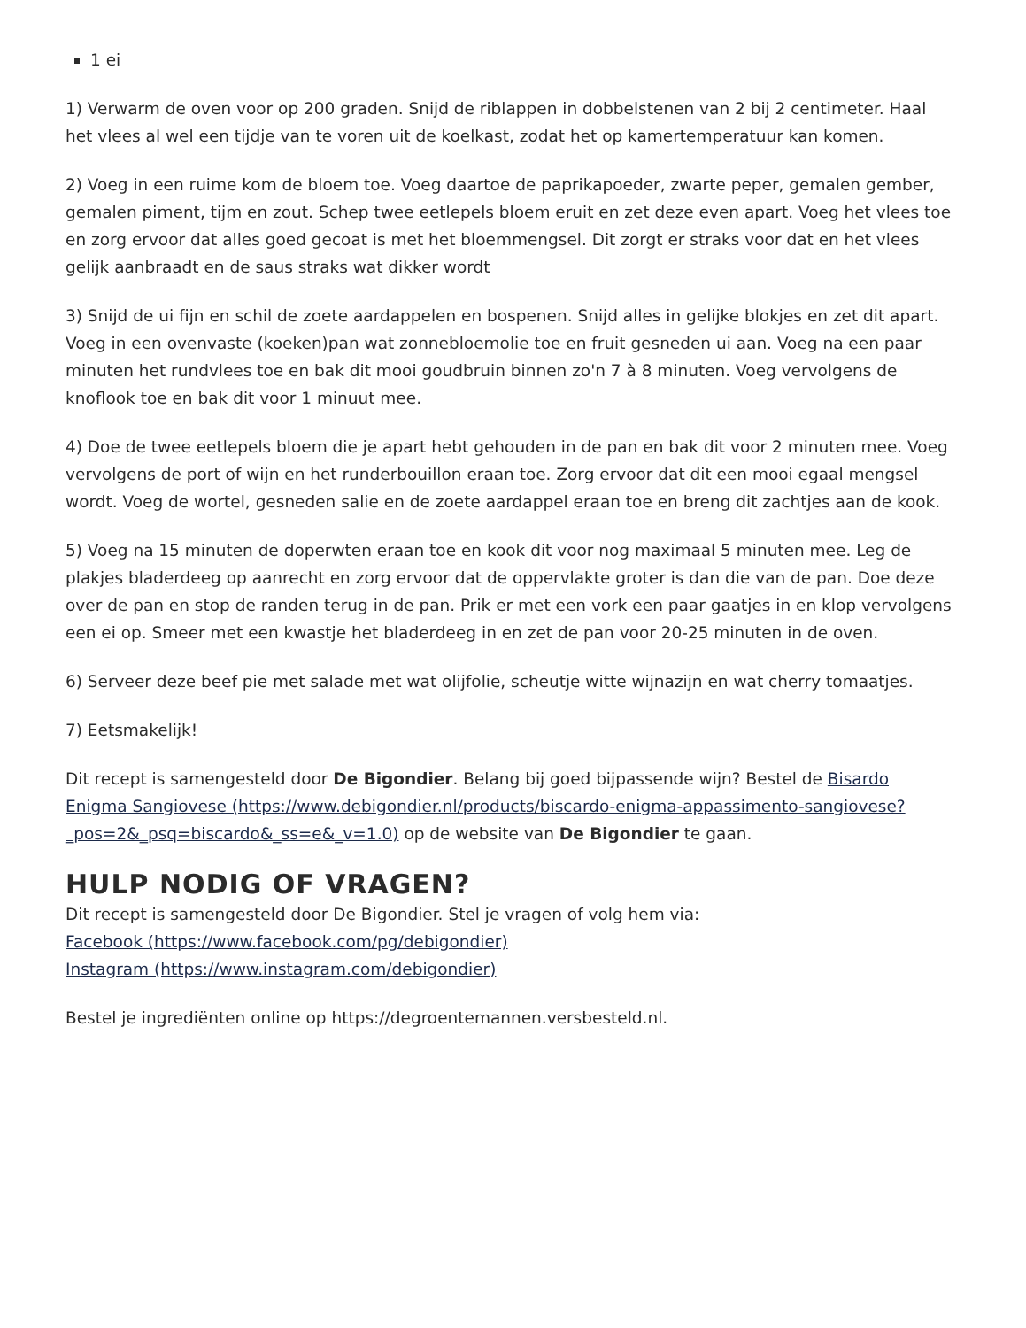1 ei
1) Verwarm de oven voor op 200 graden. Snijd de riblappen in dobbelstenen van 2 bij 2 centimeter. Haal het vlees al wel een tijdje van te voren uit de koelkast, zodat het op kamertemperatuur kan komen.
2) Voeg in een ruime kom de bloem toe. Voeg daartoe de paprikapoeder, zwarte peper, gemalen gember, gemalen piment, tijm en zout. Schep twee eetlepels bloem eruit en zet deze even apart. Voeg het vlees toe en zorg ervoor dat alles goed gecoat is met het bloemmengsel. Dit zorgt er straks voor dat en het vlees gelijk aanbraadt en de saus straks wat dikker wordt
3) Snijd de ui fijn en schil de zoete aardappelen en bospenen. Snijd alles in gelijke blokjes en zet dit apart. Voeg in een ovenvaste (koeken)pan wat zonnebloemolie toe en fruit gesneden ui aan. Voeg na een paar minuten het rundvlees toe en bak dit mooi goudbruin binnen zo'n 7 à 8 minuten. Voeg vervolgens de knoflook toe en bak dit voor 1 minuut mee.
4) Doe de twee eetlepels bloem die je apart hebt gehouden in de pan en bak dit voor 2 minuten mee. Voeg vervolgens de port of wijn en het runderbouillon eraan toe. Zorg ervoor dat dit een mooi egaal mengsel wordt. Voeg de wortel, gesneden salie en de zoete aardappel eraan toe en breng dit zachtjes aan de kook.
5) Voeg na 15 minuten de doperwten eraan toe en kook dit voor nog maximaal 5 minuten mee. Leg de plakjes bladerdeeg op aanrecht en zorg ervoor dat de oppervlakte groter is dan die van de pan. Doe deze over de pan en stop de randen terug in de pan. Prik er met een vork een paar gaatjes in en klop vervolgens een ei op. Smeer met een kwastje het bladerdeeg in en zet de pan voor 20-25 minuten in de oven.
6) Serveer deze beef pie met salade met wat olijfolie, scheutje witte wijnazijn en wat cherry tomaatjes.
7) Eetsmakelijk!
Dit recept is samengesteld door De Bigondier. Belang bij goed bijpassende wijn? Bestel de Bisardo Enigma Sangiovese (https://www.debigondier.nl/products/biscardo-enigma-appassimento-sangiovese?_pos=2&_psq=biscardo&_ss=e&_v=1.0) op de website van De Bigondier te gaan.
HULP NODIG OF VRAGEN?
Dit recept is samengesteld door De Bigondier. Stel je vragen of volg hem via:
Facebook (https://www.facebook.com/pg/debigondier)
Instagram (https://www.instagram.com/debigondier)
Bestel je ingrediënten online op https://degroentemannen.versbesteld.nl.